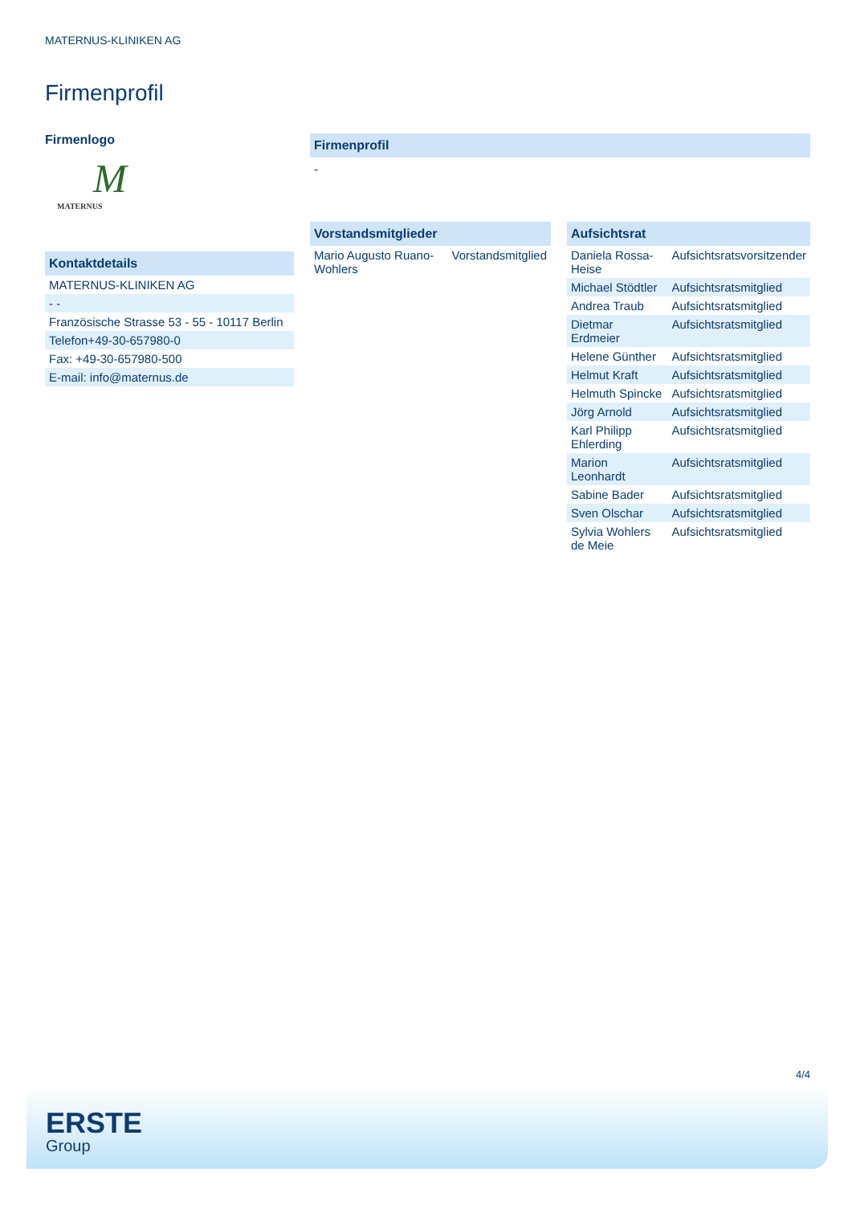MATERNUS-KLINIKEN AG
Firmenprofil
Firmenlogo
M
MATERNUS
Kontaktdetails
| MATERNUS-KLINIKEN AG |
| - - |
| Französische Strasse 53 - 55 - 10117 Berlin |
| Telefon+49-30-657980-0 |
| Fax: +49-30-657980-500 |
| E-mail: info@maternus.de |
Firmenprofil
-
Vorstandsmitglieder
| Mario Augusto Ruano-Wohlers | Vorstandsmitglied |
Aufsichtsrat
| Daniela Rossa-Heise | Aufsichtsratsvorsitzender |
| Michael Stödtler | Aufsichtsratsmitglied |
| Andrea Traub | Aufsichtsratsmitglied |
| Dietmar Erdmeier | Aufsichtsratsmitglied |
| Helene Günther | Aufsichtsratsmitglied |
| Helmut Kraft | Aufsichtsratsmitglied |
| Helmuth Spincke | Aufsichtsratsmitglied |
| Jörg Arnold | Aufsichtsratsmitglied |
| Karl Philipp Ehlerding | Aufsichtsratsmitglied |
| Marion Leonhardt | Aufsichtsratsmitglied |
| Sabine Bader | Aufsichtsratsmitglied |
| Sven Olschar | Aufsichtsratsmitglied |
| Sylvia Wohlers de Meie | Aufsichtsratsmitglied |
4/4
ERSTE
Group